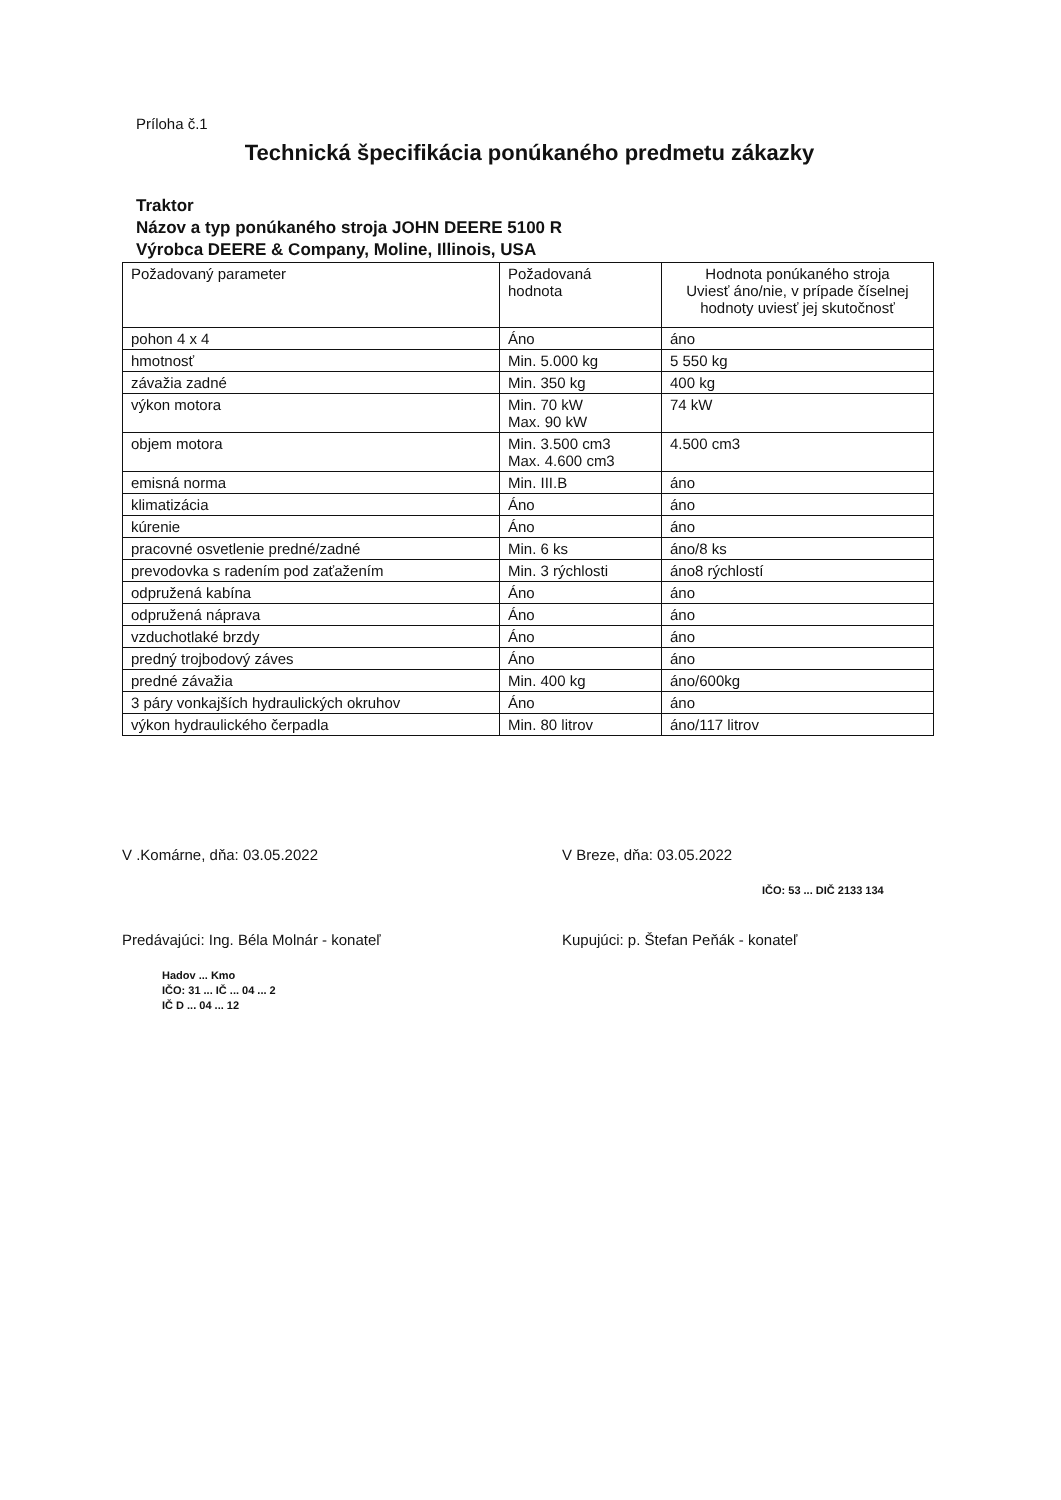Príloha č.1
Technická špecifikácia ponúkaného predmetu zákazky
Traktor
Názov a typ ponúkaného stroja JOHN DEERE 5100 R
Výrobca DEERE & Company, Moline, Illinois, USA
| Požadovaný parameter | Požadovaná hodnota | Hodnota ponúkaného stroja Uviesť áno/nie, v prípade číselnej hodnoty uviesť jej skutočnosť |
| pohon 4 x 4 | Áno | áno |
| hmotnosť | Min. 5.000 kg | 5 550 kg |
| závažia zadné | Min. 350 kg | 400 kg |
| výkon motora | Min. 70 kW Max. 90 kW | 74 kW |
| objem motora | Min. 3.500 cm3 Max. 4.600 cm3 | 4.500 cm3 |
| emisná norma | Min. III.B | áno |
| klimatizácia | Áno | áno |
| kúrenie | Áno | áno |
| pracovné osvetlenie predné/zadné | Min. 6 ks | áno/8 ks |
| prevodovka s radením pod zaťažením | Min. 3 rýchlosti | áno8 rýchlostí |
| odpružená kabína | Áno | áno |
| odpružená náprava | Áno | áno |
| vzduchotlaké brzdy | Áno | áno |
| predný trojbodový záves | Áno | áno |
| predné závažia | Min. 400 kg | áno/600kg |
| 3 páry vonkajších hydraulických okruhov | Áno | áno |
| výkon hydraulického čerpadla | Min. 80 litrov | áno/117 litrov |
V .Komárne, dňa: 03.05.2022
Predávajúci: Ing. Béla Molnár - konateľ
Hadov ... Kmo
IČO: 31 ... IČ ... 04 ... 2
IČ D ... 04 ... 12
V Breze, dňa: 03.05.2022
IČO: 53 ... DIČ 2133 134
Kupujúci: p. Štefan Peňák - konateľ